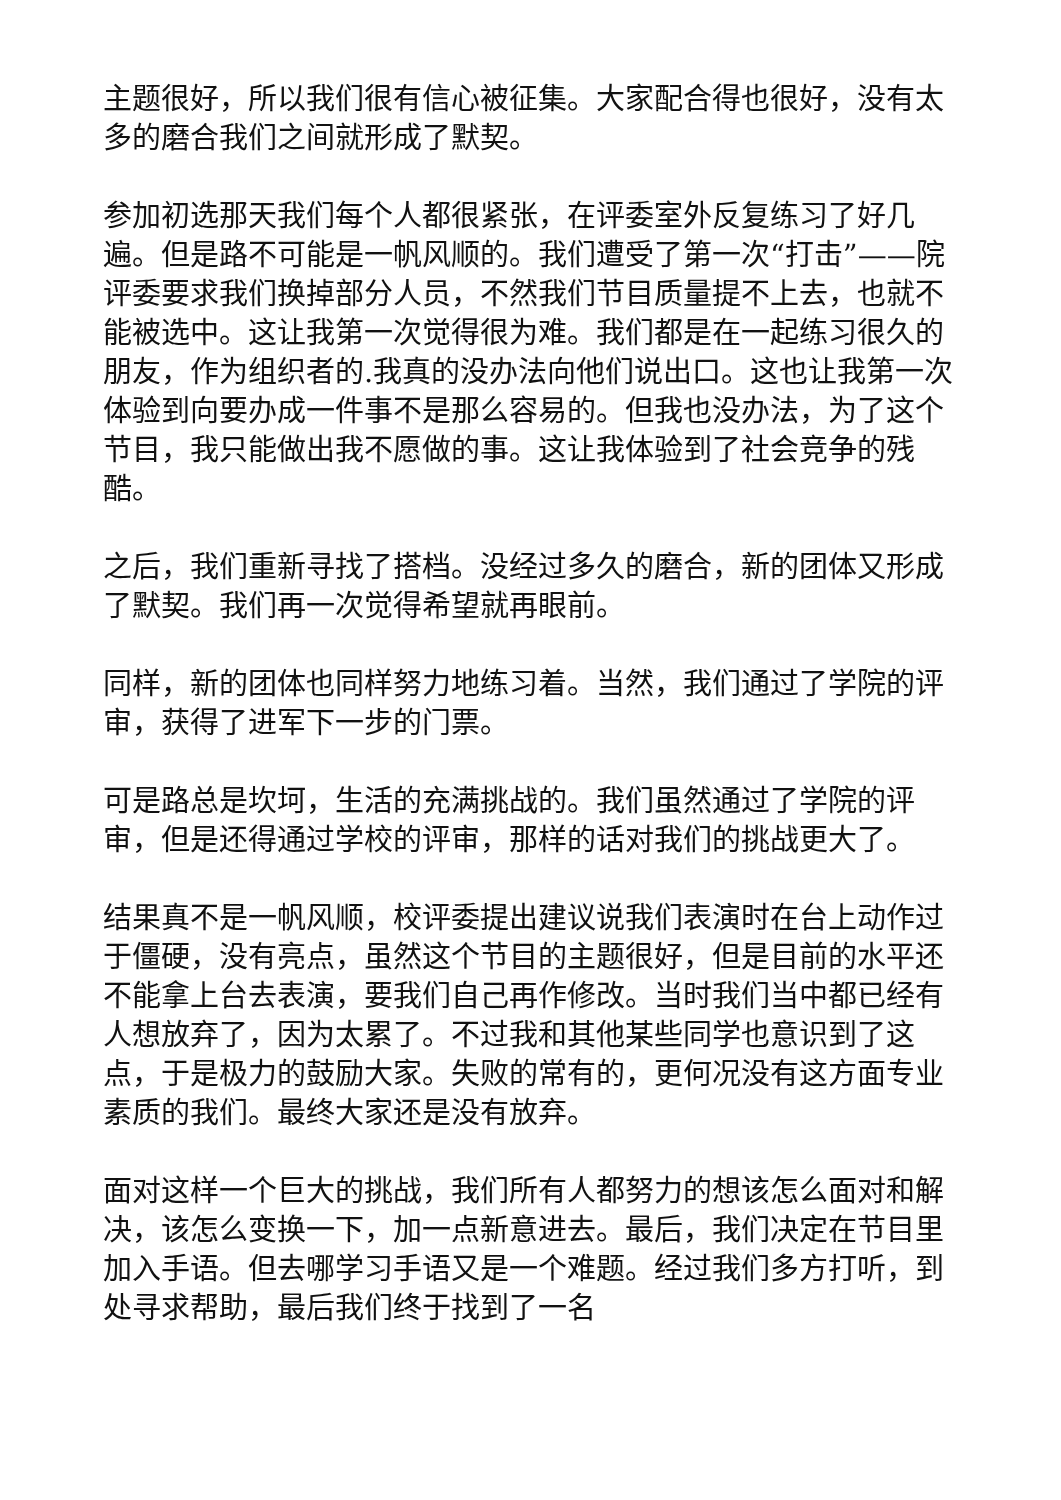主题很好，所以我们很有信心被征集。大家配合得也很好，没有太多的磨合我们之间就形成了默契。
参加初选那天我们每个人都很紧张，在评委室外反复练习了好几遍。但是路不可能是一帆风顺的。我们遭受了第一次“打击”——院评委要求我们换掉部分人员，不然我们节目质量提不上去，也就不能被选中。这让我第一次觉得很为难。我们都是在一起练习很久的朋友，作为组织者的.我真的没办法向他们说出口。这也让我第一次体验到向要办成一件事不是那么容易的。但我也没办法，为了这个节目，我只能做出我不愿做的事。这让我体验到了社会竞争的残酷。
之后，我们重新寻找了搭档。没经过多久的磨合，新的团体又形成了默契。我们再一次觉得希望就再眼前。
同样，新的团体也同样努力地练习着。当然，我们通过了学院的评审，获得了进军下一步的门票。
可是路总是坎坷，生活的充满挑战的。我们虽然通过了学院的评审，但是还得通过学校的评审，那样的话对我们的挑战更大了。
结果真不是一帆风顺，校评委提出建议说我们表演时在台上动作过于僵硬，没有亮点，虽然这个节目的主题很好，但是目前的水平还不能拿上台去表演，要我们自己再作修改。当时我们当中都已经有人想放弃了，因为太累了。不过我和其他某些同学也意识到了这点，于是极力的鼓励大家。失败的常有的，更何况没有这方面专业素质的我们。最终大家还是没有放弃。
面对这样一个巨大的挑战，我们所有人都努力的想该怎么面对和解决，该怎么变换一下，加一点新意进去。最后，我们决定在节目里加入手语。但去哪学习手语又是一个难题。经过我们多方打听，到处寻求帮助，最后我们终于找到了一名